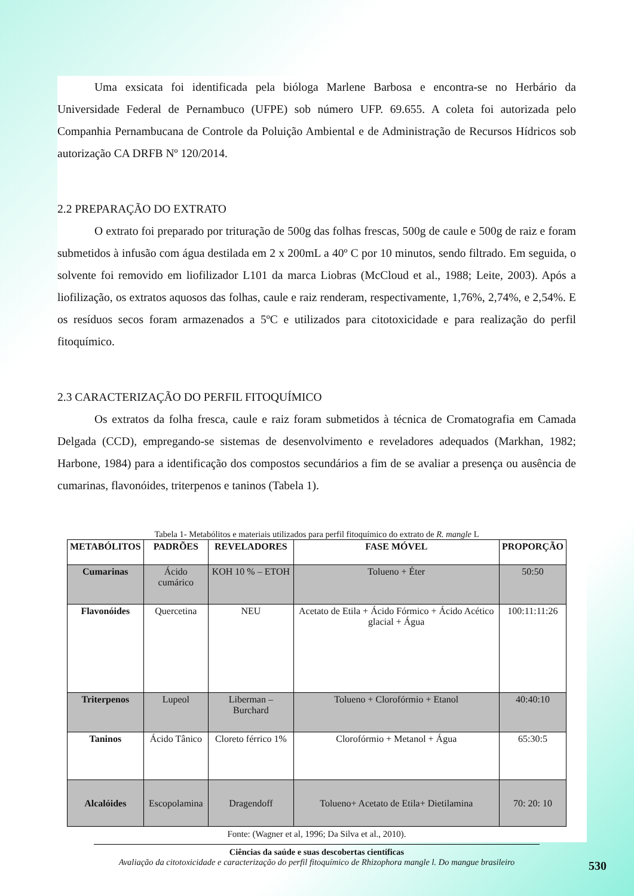Uma exsicata foi identificada pela bióloga Marlene Barbosa e encontra-se no Herbário da Universidade Federal de Pernambuco (UFPE) sob número UFP. 69.655. A coleta foi autorizada pelo Companhia Pernambucana de Controle da Poluição Ambiental e de Administração de Recursos Hídricos sob autorização CA DRFB Nº 120/2014.
2.2 PREPARAÇÃO DO EXTRATO
O extrato foi preparado por trituração de 500g das folhas frescas, 500g de caule e 500g de raiz e foram submetidos à infusão com água destilada em 2 x 200mL a 40º C por 10 minutos, sendo filtrado. Em seguida, o solvente foi removido em liofilizador L101 da marca Liobras (McCloud et al., 1988; Leite, 2003). Após a liofilização, os extratos aquosos das folhas, caule e raiz renderam, respectivamente, 1,76%, 2,74%, e 2,54%. E os resíduos secos foram armazenados a 5ºC e utilizados para citotoxicidade e para realização do perfil fitoquímico.
2.3 CARACTERIZAÇÃO DO PERFIL FITOQUÍMICO
Os extratos da folha fresca, caule e raiz foram submetidos à técnica de Cromatografia em Camada Delgada (CCD), empregando-se sistemas de desenvolvimento e reveladores adequados (Markhan, 1982; Harbone, 1984) para a identificação dos compostos secundários a fim de se avaliar a presença ou ausência de cumarinas, flavonóides, triterpenos e taninos (Tabela 1).
Tabela 1- Metabólitos e materiais utilizados para perfil fitoquímico do extrato de R. mangle L
| METABÓLITOS | PADRÕES | REVELADORES | FASE MÓVEL | PROPORÇÃO |
| --- | --- | --- | --- | --- |
| Cumarinas | Ácido cumárico | KOH 10 % – ETOH | Tolueno + Éter | 50:50 |
| Flavonóides | Quercetina | NEU | Acetato de Etila + Ácido Fórmico + Ácido Acético glacial + Água | 100:11:11:26 |
| Triterpenos | Lupeol | Liberman – Burchard | Tolueno + Clorofórmio + Etanol | 40:40:10 |
| Taninos | Ácido Tânico | Cloreto férrico 1% | Clorofórmio + Metanol + Água | 65:30:5 |
| Alcalóides | Escopolamina | Dragendoff | Tolueno+ Acetato de Etila+ Dietilamina | 70: 20: 10 |
Fonte: (Wagner et al, 1996; Da Silva et al., 2010).
Ciências da saúde e suas descobertas científicas
Avaliação da citotoxicidade e caracterização do perfil fitoquímico de Rhizophora mangle l. Do mangue brasileiro
530